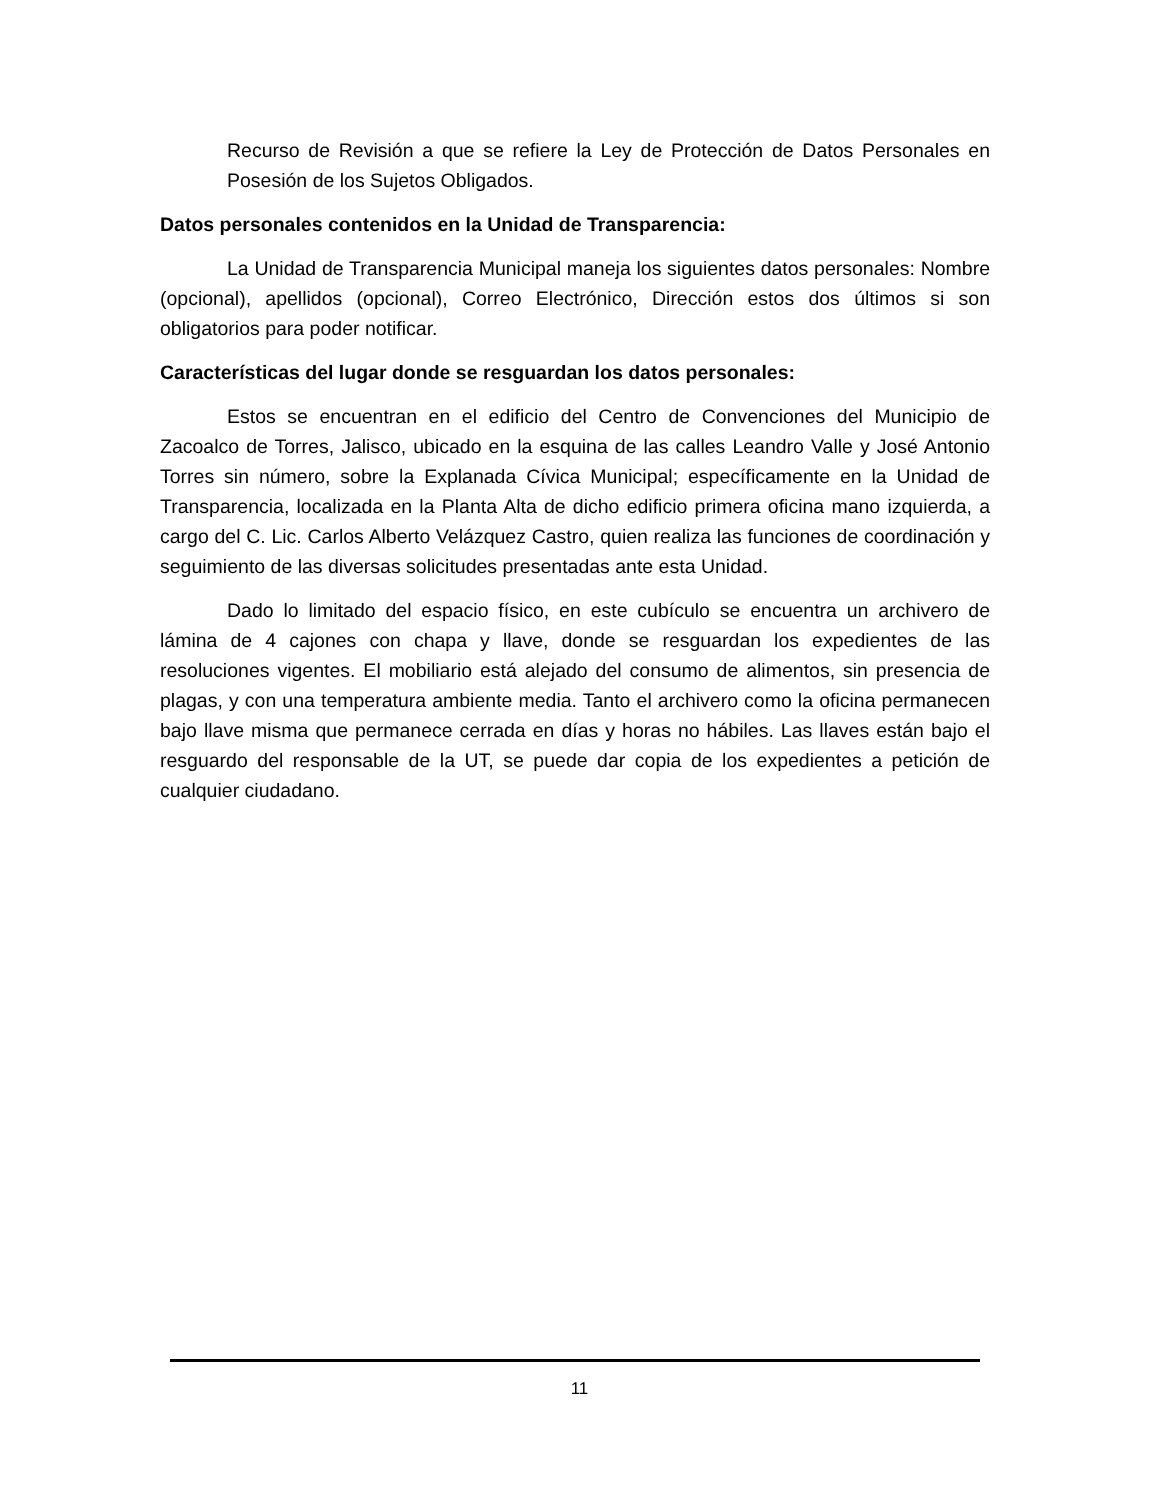Recurso de Revisión a que se refiere la Ley de Protección de Datos Personales en Posesión de los Sujetos Obligados.
Datos personales contenidos en la Unidad de Transparencia:
La Unidad de Transparencia Municipal maneja los siguientes datos personales: Nombre (opcional), apellidos (opcional), Correo Electrónico, Dirección estos dos últimos si son obligatorios para poder notificar.
Características del lugar donde se resguardan los datos personales:
Estos se encuentran en el edificio del Centro de Convenciones del Municipio de Zacoalco de Torres, Jalisco, ubicado en la esquina de las calles Leandro Valle y José Antonio Torres sin número, sobre la Explanada Cívica Municipal; específicamente en la Unidad de Transparencia, localizada en la Planta Alta de dicho edificio primera oficina mano izquierda, a cargo del C. Lic. Carlos Alberto Velázquez Castro, quien realiza las funciones de coordinación y seguimiento de las diversas solicitudes presentadas ante esta Unidad.
Dado lo limitado del espacio físico, en este cubículo se encuentra un archivero de lámina de 4 cajones con chapa y llave, donde se resguardan los expedientes de las resoluciones vigentes. El mobiliario está alejado del consumo de alimentos, sin presencia de plagas, y con una temperatura ambiente media. Tanto el archivero como la oficina permanecen bajo llave misma que permanece cerrada en días y horas no hábiles. Las llaves están bajo el resguardo del responsable de la UT, se puede dar copia de los expedientes a petición de cualquier ciudadano.
11